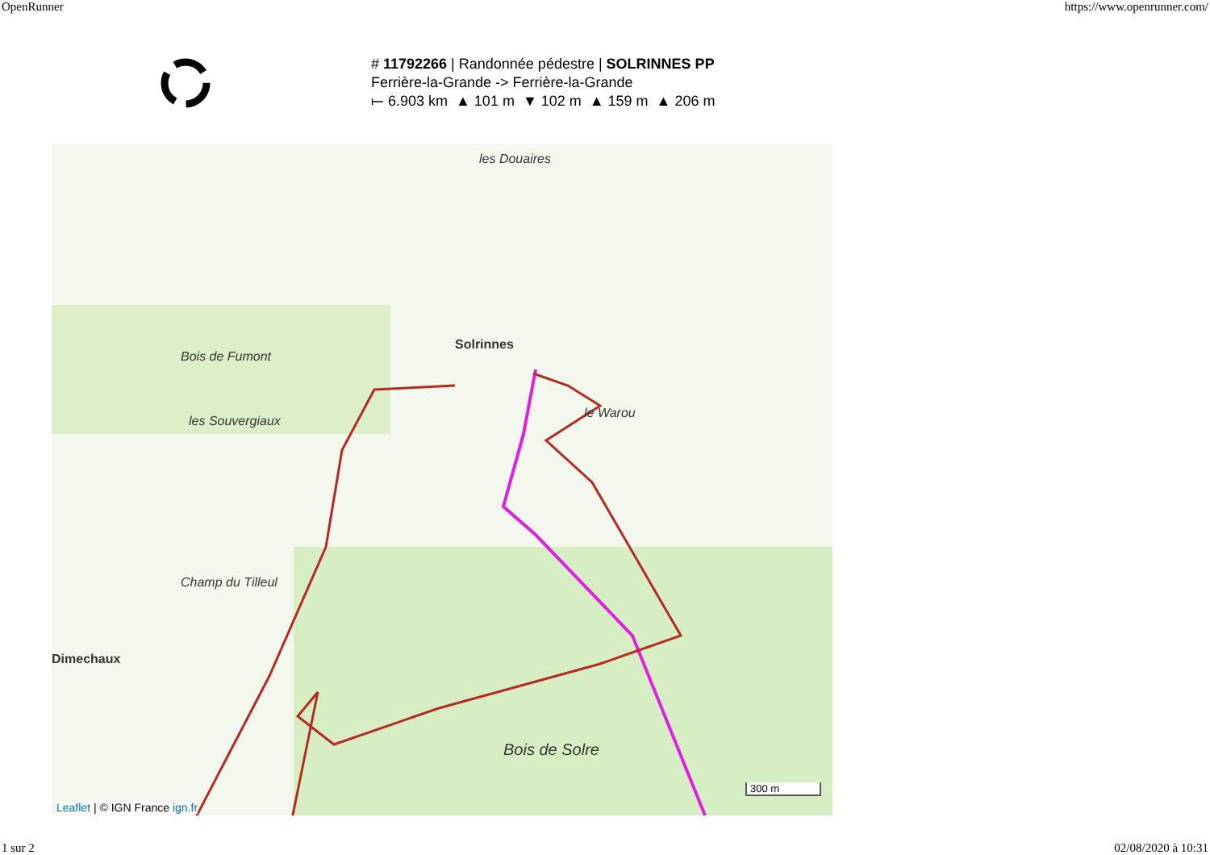OpenRunner https://www.openrunner.com/
# 11792266 | Randonnée pédestre | SOLRINNES PP
Ferrière-la-Grande -> Ferrière-la-Grande
⟝ 6.903 km ▲ 101 m ▼ 102 m ▲ 159 m ▲ 206 m
les Douaires
le Warou
Solrinnes
Bois de Solre
Champ du Tilleul
les Souvergiaux
Bois de Fumont
Dimechaux
Leaflet | © IGN France ign.fr
300 m
1 sur 2 02/08/2020 à 10:31